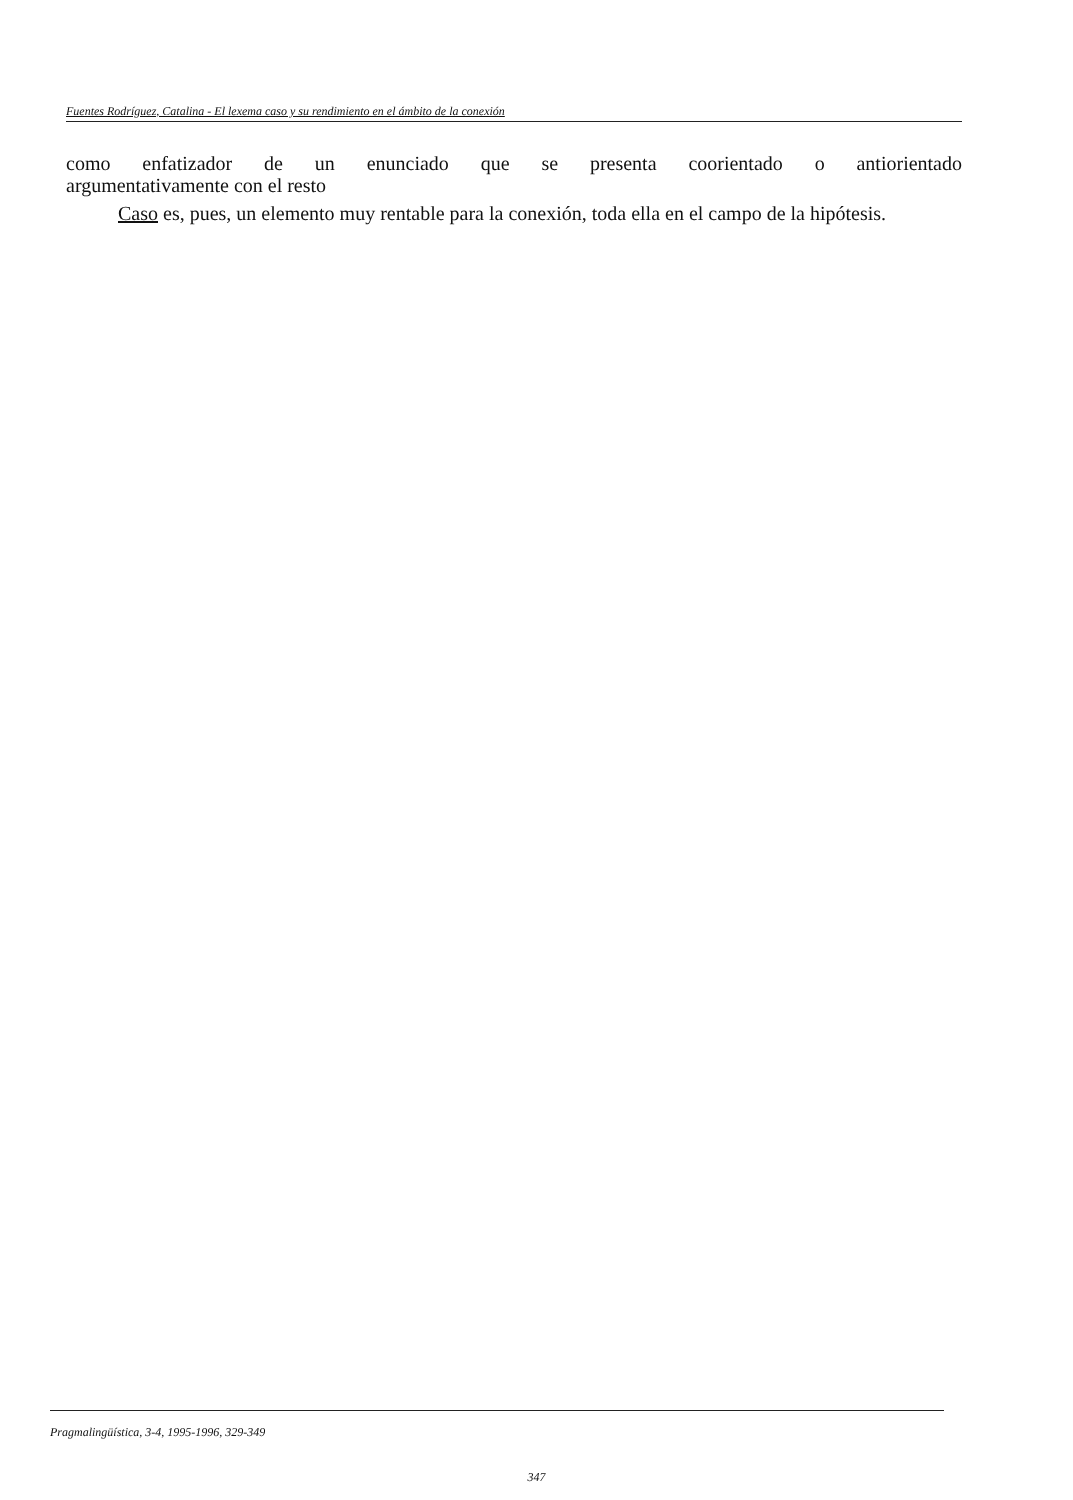Fuentes Rodríguez, Catalina - El lexema caso y su rendimiento en el ámbito de la conexión
como enfatizador de un enunciado que se presenta coorientado o antiorientado
argumentativamente con el resto
Caso es, pues, un elemento muy rentable para la conexión, toda ella en el campo de la hipótesis.
Pragmalingüística, 3-4, 1995-1996, 329-349
347